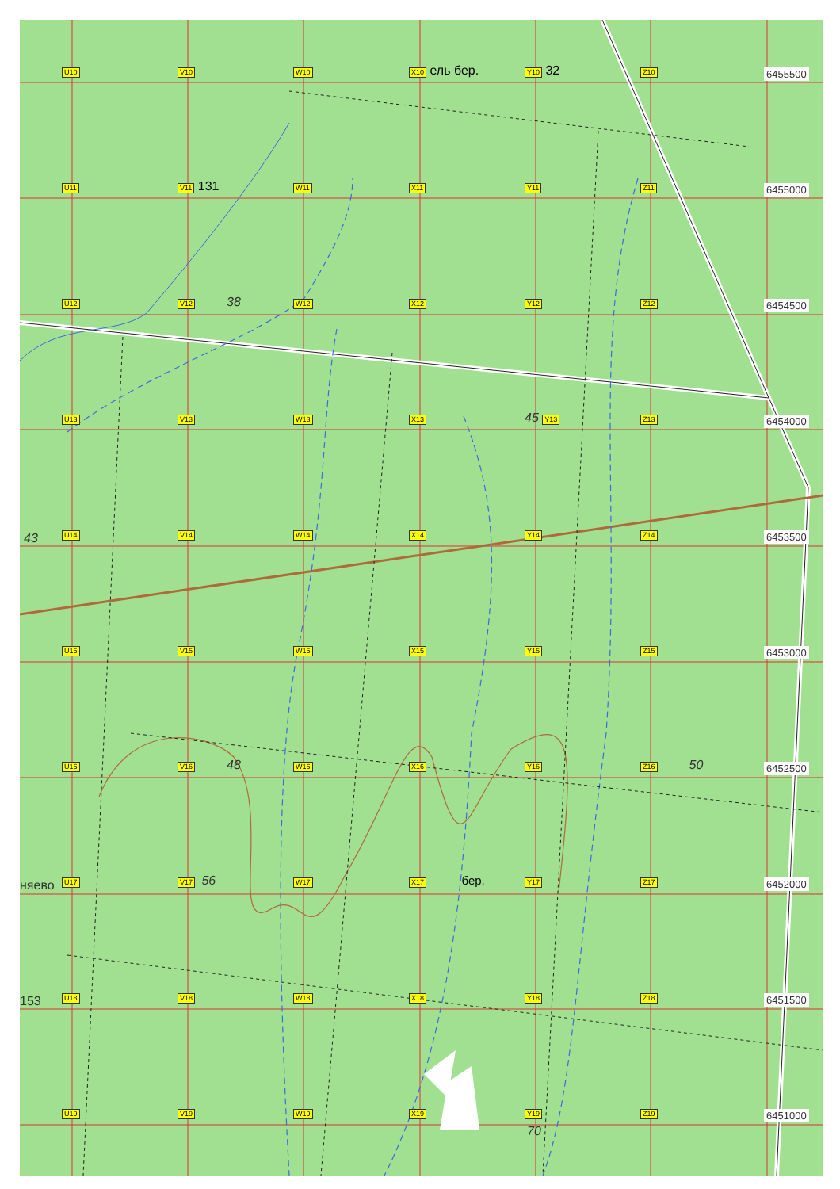U10
V10
W10
X10 ель бер.
Y10 32
Z10
6455500
U11
V11 131
W11
X11
Y11
Z11
6455000
U12
V12 38
W12
X12
Y12
Z12
6454500
U13
V13
W13
X13
45 Y13
Z13
6454000
43
U14
V14
W14
X14
Y14
Z14
6453500
U15
V15
W15
X15
Y15
Z15
6453000
U16
V16 48
W16
X16
Y16
Z16 50
6452500
няево
U17
V17 56
W17
X17 бер.
Y17
Z17
6452000
153
U18
V18
W18
X18
Y18
Z18
6451500
U19
V19
W19
X19
Y19
Z19
6451000
70